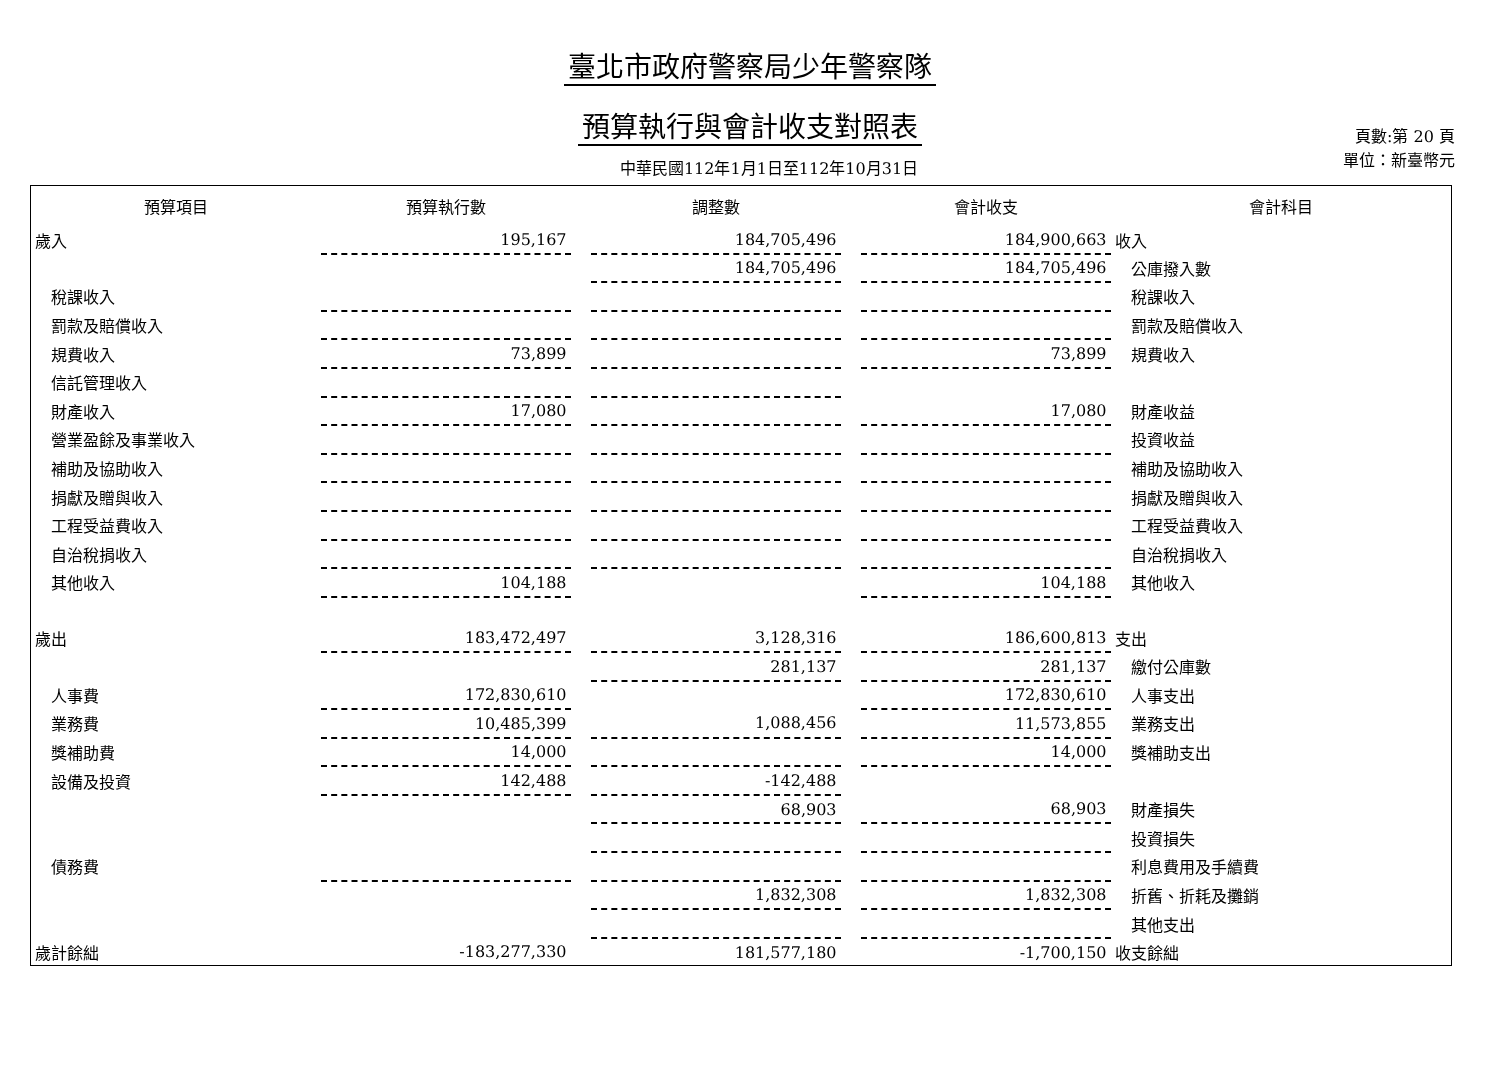臺北市政府警察局少年警察隊
預算執行與會計收支對照表
中華民國112年1月1日至112年10月31日
頁數:第 20 頁
單位：新臺幣元
| 預算項目 | 預算執行數 | | 調整數 | | 會計收支 | 會計科目 |
| --- | --- | --- | --- | --- | --- | --- |
| 歲入 | 195,167 | | 184,705,496 | | 184,900,663 | 收入 |
| | | | 184,705,496 | | 184,705,496 | 公庫撥入數 |
| 稅課收入 | | | | | | 稅課收入 |
| 罰款及賠償收入 | | | | | | 罰款及賠償收入 |
| 規費收入 | 73,899 | | | | 73,899 | 規費收入 |
| 信託管理收入 | | | | | | |
| 財產收入 | 17,080 | | | | 17,080 | 財產收益 |
| 營業盈餘及事業收入 | | | | | | 投資收益 |
| 補助及協助收入 | | | | | | 補助及協助收入 |
| 捐獻及贈與收入 | | | | | | 捐獻及贈與收入 |
| 工程受益費收入 | | | | | | 工程受益費收入 |
| 自治稅捐收入 | | | | | | 自治稅捐收入 |
| 其他收入 | 104,188 | | | | 104,188 | 其他收入 |
| 歲出 | 183,472,497 | | 3,128,316 | | 186,600,813 | 支出 |
| | | | 281,137 | | 281,137 | 繳付公庫數 |
| 人事費 | 172,830,610 | | | | 172,830,610 | 人事支出 |
| 業務費 | 10,485,399 | | 1,088,456 | | 11,573,855 | 業務支出 |
| 獎補助費 | 14,000 | | | | 14,000 | 獎補助支出 |
| 設備及投資 | 142,488 | | -142,488 | | | |
| | | | 68,903 | | 68,903 | 財產損失 |
| | | | | | | 投資損失 |
| 債務費 | | | | | | 利息費用及手續費 |
| | | | 1,832,308 | | 1,832,308 | 折舊、折耗及攤銷 |
| | | | | | | 其他支出 |
| 歲計餘絀 | -183,277,330 | | 181,577,180 | | -1,700,150 | 收支餘絀 |